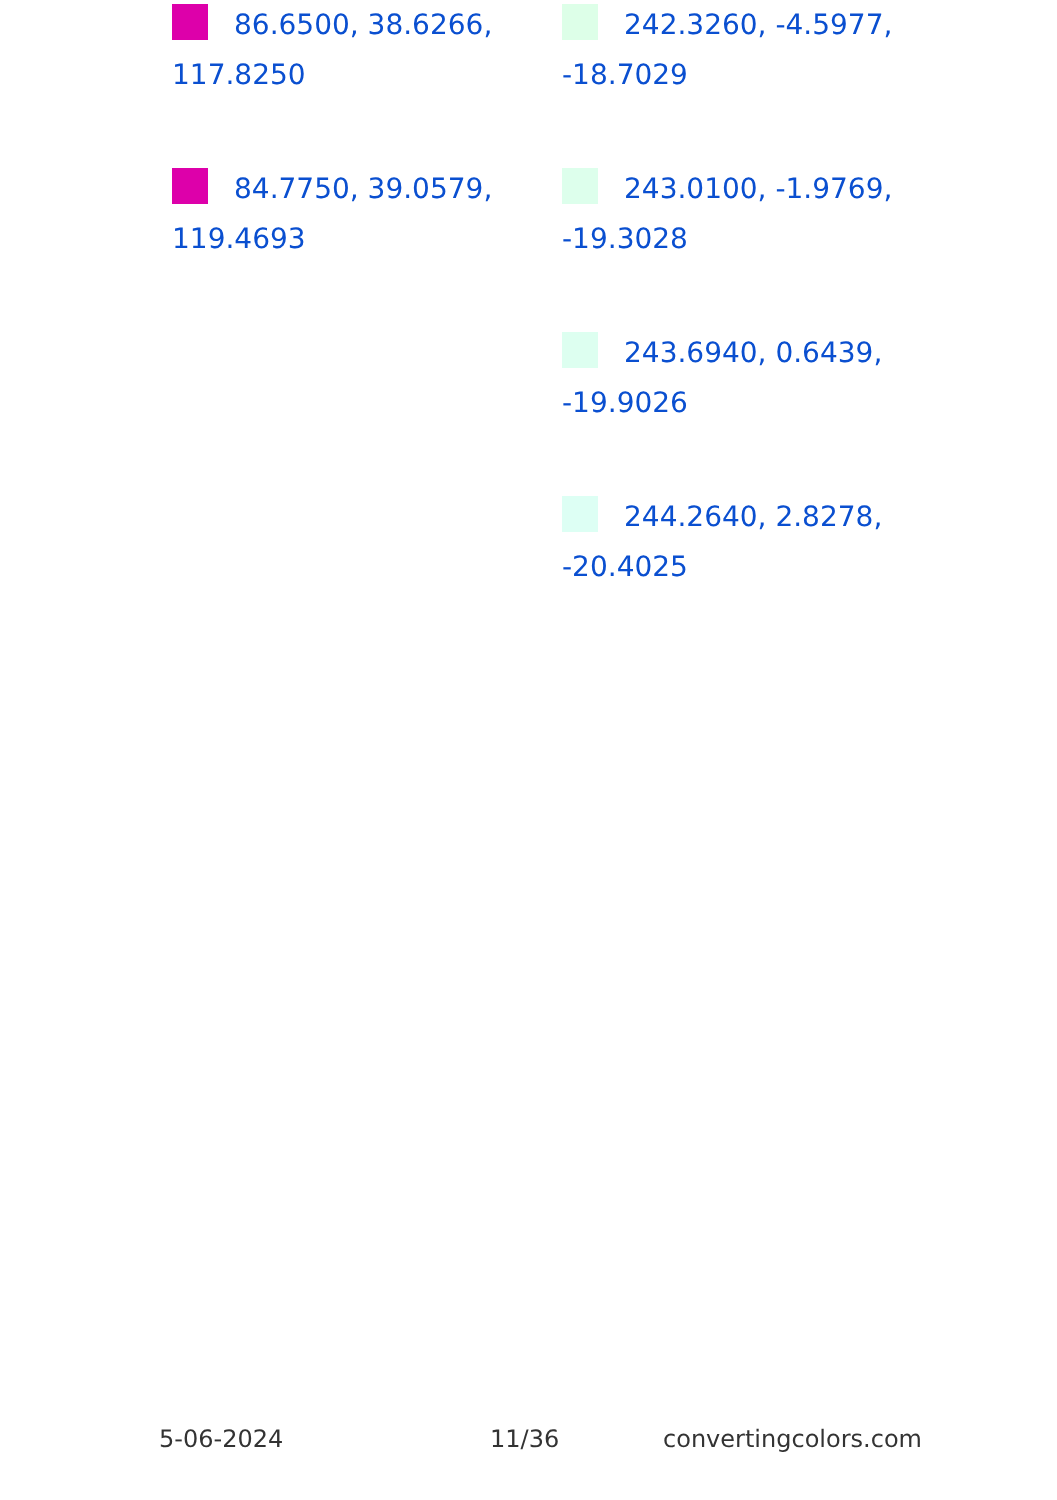86.6500, 38.6266, 117.8250
84.7750, 39.0579, 119.4693
242.3260, -4.5977, -18.7029
243.0100, -1.9769, -19.3028
243.6940, 0.6439, -19.9026
244.2640, 2.8278, -20.4025
5-06-2024 11/36 convertingcolors.com